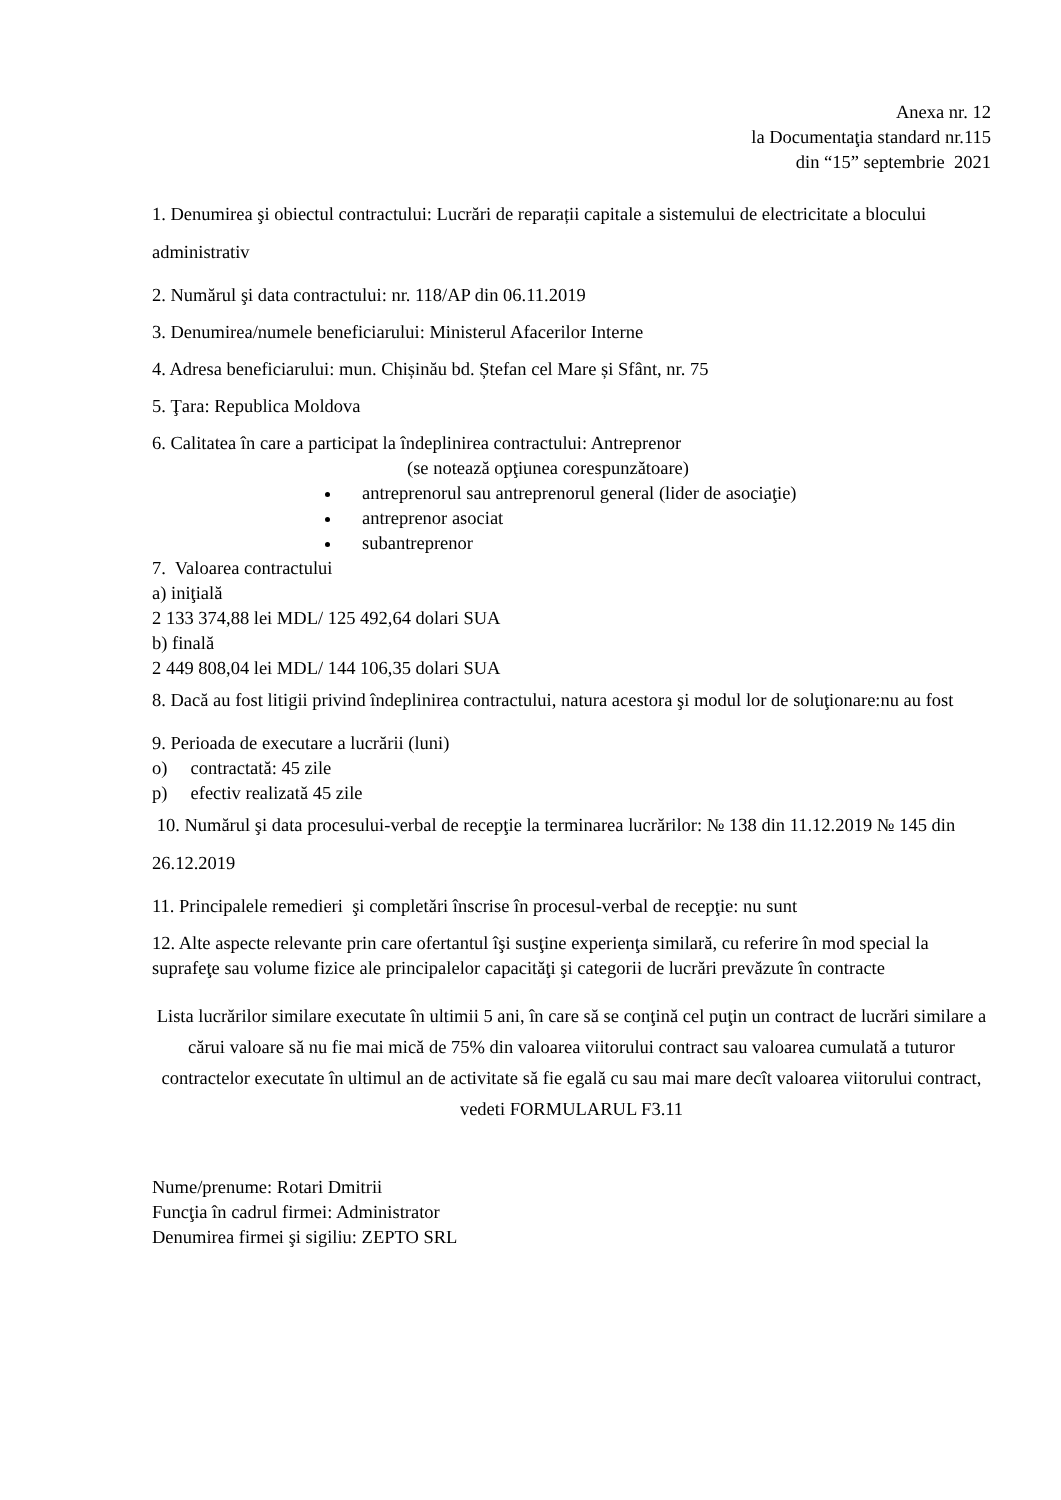Anexa nr. 12
la Documentaţia standard nr.115
din “15” septembrie 2021
1. Denumirea şi obiectul contractului: Lucrări de reparații capitale a sistemului de electricitate a blocului administrativ
2. Numărul şi data contractului: nr. 118/AP din 06.11.2019
3. Denumirea/numele beneficiarului: Ministerul Afacerilor Interne
4. Adresa beneficiarului: mun. Chișinău bd. Ștefan cel Mare și Sfânt, nr. 75
5. Ţara: Republica Moldova
6. Calitatea în care a participat la îndeplinirea contractului: Antreprenor
(se notează opţiunea corespunzătoare)
antreprenorul sau antreprenorul general (lider de asociaţie)
antreprenor asociat
subantreprenor
7. Valoarea contractului
a) iniţială
2 133 374,88 lei MDL/ 125 492,64 dolari SUA
b) finală
2 449 808,04 lei MDL/ 144 106,35 dolari SUA
8. Dacă au fost litigii privind îndeplinirea contractului, natura acestora şi modul lor de soluţionare:nu au fost
9. Perioada de executare a lucrării (luni)
o) contractată: 45 zile
p) efectiv realizată 45 zile
10. Numărul şi data procesului-verbal de recepţie la terminarea lucrărilor: № 138 din 11.12.2019 № 145 din 26.12.2019
11. Principalele remedieri şi completări înscrise în procesul-verbal de recepţie: nu sunt
12. Alte aspecte relevante prin care ofertantul îşi susţine experienţa similară, cu referire în mod special la suprafeţe sau volume fizice ale principalelor capacităţi şi categorii de lucrări prevăzute în contracte
Lista lucrărilor similare executate în ultimii 5 ani, în care să se conţină cel puţin un contract de lucrări similare a cărui valoare să nu fie mai mică de 75% din valoarea viitorului contract sau valoarea cumulată a tuturor contractelor executate în ultimul an de activitate să fie egală cu sau mai mare decît valoarea viitorului contract, vedeti FORMULARUL F3.11
Nume/prenume: Rotari Dmitrii
Funcţia în cadrul firmei: Administrator
Denumirea firmei şi sigiliu: ZEPTO SRL